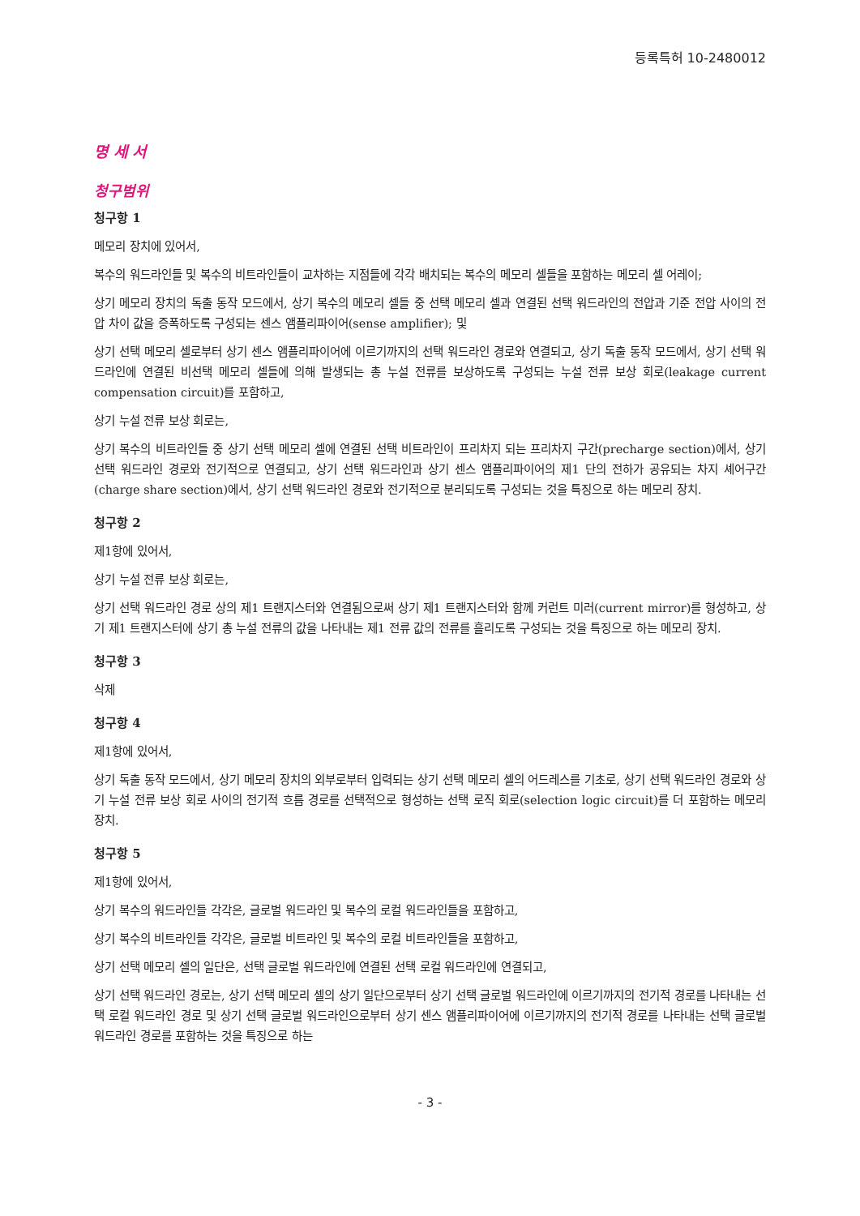등록특허 10-2480012
명 세 서
청구범위
청구항 1
메모리 장치에 있어서,
복수의 워드라인들 및 복수의 비트라인들이 교차하는 지점들에 각각 배치되는 복수의 메모리 셀들을 포함하는 메모리 셀 어레이;
상기 메모리 장치의 독출 동작 모드에서, 상기 복수의 메모리 셀들 중 선택 메모리 셀과 연결된 선택 워드라인의 전압과 기준 전압 사이의 전압 차이 값을 증폭하도록 구성되는 센스 앰플리파이어(sense amplifier); 및
상기 선택 메모리 셀로부터 상기 센스 앰플리파이어에 이르기까지의 선택 워드라인 경로와 연결되고, 상기 독출 동작 모드에서, 상기 선택 워드라인에 연결된 비선택 메모리 셀들에 의해 발생되는 총 누설 전류를 보상하도록 구성되는 누설 전류 보상 회로(leakage current compensation circuit)를 포함하고,
상기 누설 전류 보상 회로는,
상기 복수의 비트라인들 중 상기 선택 메모리 셀에 연결된 선택 비트라인이 프리차지 되는 프리차지 구간(precharge section)에서, 상기 선택 워드라인 경로와 전기적으로 연결되고, 상기 선택 워드라인과 상기 센스 앰플리파이어의 제1 단의 전하가 공유되는 차지 셰어구간(charge share section)에서, 상기 선택 워드라인 경로와 전기적으로 분리되도록 구성되는 것을 특징으로 하는 메모리 장치.
청구항 2
제1항에 있어서,
상기 누설 전류 보상 회로는,
상기 선택 워드라인 경로 상의 제1 트랜지스터와 연결됨으로써 상기 제1 트랜지스터와 함께 커런트 미러(current mirror)를 형성하고, 상기 제1 트랜지스터에 상기 총 누설 전류의 값을 나타내는 제1 전류 값의 전류를 흘리도록 구성되는 것을 특징으로 하는 메모리 장치.
청구항 3
삭제
청구항 4
제1항에 있어서,
상기 독출 동작 모드에서, 상기 메모리 장치의 외부로부터 입력되는 상기 선택 메모리 셀의 어드레스를 기초로, 상기 선택 워드라인 경로와 상기 누설 전류 보상 회로 사이의 전기적 흐름 경로를 선택적으로 형성하는 선택 로직 회로(selection logic circuit)를 더 포함하는 메모리 장치.
청구항 5
제1항에 있어서,
상기 복수의 워드라인들 각각은, 글로벌 워드라인 및 복수의 로컬 워드라인들을 포함하고,
상기 복수의 비트라인들 각각은, 글로벌 비트라인 및 복수의 로컬 비트라인들을 포함하고,
상기 선택 메모리 셀의 일단은, 선택 글로벌 워드라인에 연결된 선택 로컬 워드라인에 연결되고,
상기 선택 워드라인 경로는, 상기 선택 메모리 셀의 상기 일단으로부터 상기 선택 글로벌 워드라인에 이르기까지의 전기적 경로를 나타내는 선택 로컬 워드라인 경로 및 상기 선택 글로벌 워드라인으로부터 상기 센스 앰플리파이어에 이르기까지의 전기적 경로를 나타내는 선택 글로벌 워드라인 경로를 포함하는 것을 특징으로 하는
- 3 -